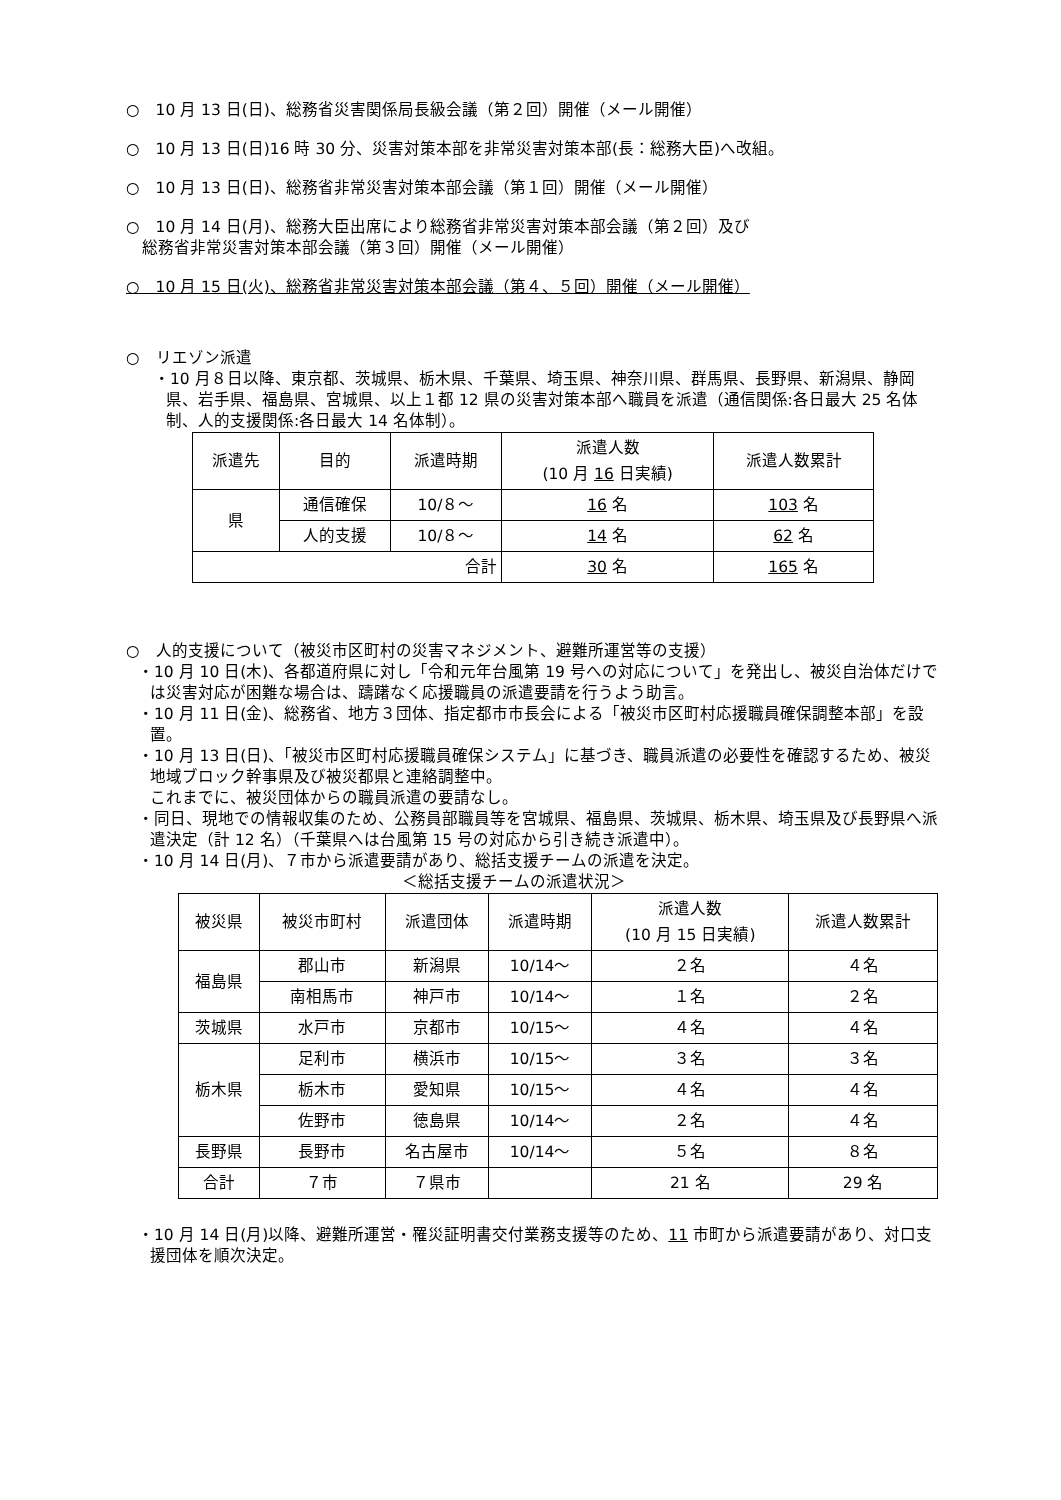○　10 月 13 日(日)、総務省災害関係局長級会議（第２回）開催（メール開催）
○　10 月 13 日(日)16 時 30 分、災害対策本部を非常災害対策本部(長：総務大臣)へ改組。
○　10 月 13 日(日)、総務省非常災害対策本部会議（第１回）開催（メール開催）
○　10 月 14 日(月)、総務大臣出席により総務省非常災害対策本部会議（第２回）及び
　総務省非常災害対策本部会議（第３回）開催（メール開催）
○　10 月 15 日(火)、総務省非常災害対策本部会議（第４、５回）開催（メール開催）
○　リエゾン派遣
・10 月８日以降、東京都、茨城県、栃木県、千葉県、埼玉県、神奈川県、群馬県、長野県、新潟県、静岡県、岩手県、福島県、宮城県、以上１都 12 県の災害対策本部へ職員を派遣（通信関係:各日最大 25 名体制、人的支援関係:各日最大 14 名体制）。
| 派遣先 | 目的 | 派遣時期 | 派遣人数 (10 月 16 日実績) | 派遣人数累計 |
| --- | --- | --- | --- | --- |
| 県 | 通信確保 | 10/８～ | 16 名 | 103 名 |
| | 人的支援 | 10/８～ | 14 名 | 62 名 |
| 合計 | | | 30 名 | 165 名 |
○　人的支援について（被災市区町村の災害マネジメント、避難所運営等の支援）
・10 月 10 日(木)、各都道府県に対し「令和元年台風第 19 号への対応について」を発出し、被災自治体だけでは災害対応が困難な場合は、躊躇なく応援職員の派遣要請を行うよう助言。
・10 月 11 日(金)、総務省、地方３団体、指定都市市長会による「被災市区町村応援職員確保調整本部」を設置。
・10 月 13 日(日)、「被災市区町村応援職員確保システム」に基づき、職員派遣の必要性を確認するため、被災地域ブロック幹事県及び被災都県と連絡調整中。
これまでに、被災団体からの職員派遣の要請なし。
・同日、現地での情報収集のため、公務員部職員等を宮城県、福島県、茨城県、栃木県、埼玉県及び長野県へ派遣決定（計 12 名）（千葉県へは台風第 15 号の対応から引き続き派遣中）。
・10 月 14 日(月)、７市から派遣要請があり、総括支援チームの派遣を決定。
＜総括支援チームの派遣状況＞
| 被災県 | 被災市町村 | 派遣団体 | 派遣時期 | 派遣人数 (10 月 15 日実績) | 派遣人数累計 |
| --- | --- | --- | --- | --- | --- |
| 福島県 | 郡山市 | 新潟県 | 10/14～ | ２名 | ４名 |
| | 南相馬市 | 神戸市 | 10/14～ | １名 | ２名 |
| 茨城県 | 水戸市 | 京都市 | 10/15～ | ４名 | ４名 |
| 栃木県 | 足利市 | 横浜市 | 10/15～ | ３名 | ３名 |
| | 栃木市 | 愛知県 | 10/15～ | ４名 | ４名 |
| | 佐野市 | 徳島県 | 10/14～ | ２名 | ４名 |
| 長野県 | 長野市 | 名古屋市 | 10/14～ | ５名 | ８名 |
| 合計 | ７市 | ７県市 | | 21 名 | 29 名 |
・10 月 14 日(月)以降、避難所運営・罹災証明書交付業務支援等のため、11 市町から派遣要請があり、対口支援団体を順次決定。